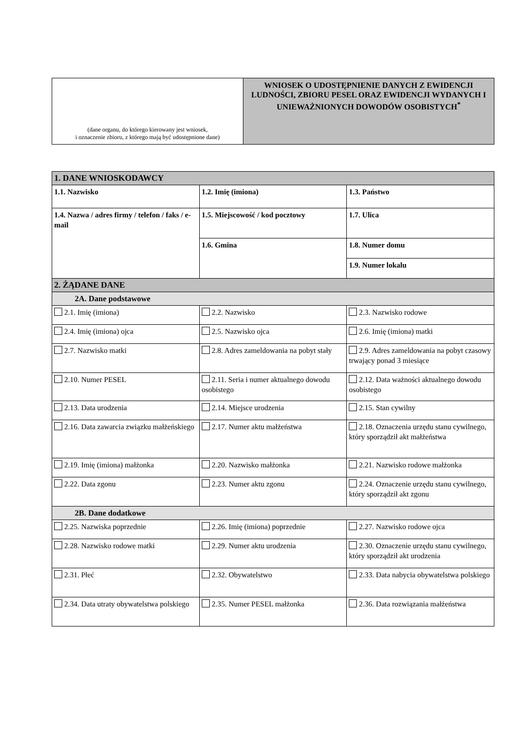| (dane organu, do którego kierowany jest wniosek, i oznaczenie zbioru, z którego mają być udostępnione dane) | WNIOSEK O UDOSTĘPNIENIE DANYCH Z EWIDENCJI LUDNOŚCI, ZBIORU PESEL ORAZ EWIDENCJI WYDANYCH I UNIEWAŻNIONYCH DOWODÓW OSOBISTYCH<sup>*</sup> |
| 1. DANE WNIOSKODAWCY | | |
| 1.1. Nazwisko | 1.2. Imię (imiona) | 1.3. Państwo |
| 1.4. Nazwa / adres firmy / telefon / faks / e-mail | 1.5. Miejscowość / kod pocztowy | 1.7. Ulica |
| | 1.6. Gmina | 1.8. Numer domu |
| | | 1.9. Numer lokalu |
| 2. ŻĄDANE DANE | | |
| 2A. Dane podstawowe | | |
| 2.1. Imię (imiona) | 2.2. Nazwisko | 2.3. Nazwisko rodowe |
| 2.4. Imię (imiona) ojca | 2.5. Nazwisko ojca | 2.6. Imię (imiona) matki |
| 2.7. Nazwisko matki | 2.8. Adres zameldowania na pobyt stały | 2.9. Adres zameldowania na pobyt czasowy trwający ponad 3 miesiące |
| 2.10. Numer PESEL | 2.11. Seria i numer aktualnego dowodu osobistego | 2.12. Data ważności aktualnego dowodu osobistego |
| 2.13. Data urodzenia | 2.14. Miejsce urodzenia | 2.15. Stan cywilny |
| 2.16. Data zawarcia związku małżeńskiego | 2.17. Numer aktu małżeństwa | 2.18. Oznaczenia urzędu stanu cywilnego, który sporządził akt małżeństwa |
| 2.19. Imię (imiona) małżonka | 2.20. Nazwisko małżonka | 2.21. Nazwisko rodowe małżonka |
| 2.22. Data zgonu | 2.23. Numer aktu zgonu | 2.24. Oznaczenie urzędu stanu cywilnego, który sporządził akt zgonu |
| 2B. Dane dodatkowe | | |
| 2.25. Nazwiska poprzednie | 2.26. Imię (imiona) poprzednie | 2.27. Nazwisko rodowe ojca |
| 2.28. Nazwisko rodowe matki | 2.29. Numer aktu urodzenia | 2.30. Oznaczenie urzędu stanu cywilnego, który sporządził akt urodzenia |
| 2.31. Płeć | 2.32. Obywatelstwo | 2.33. Data nabycia obywatelstwa polskiego |
| 2.34. Data utraty obywatelstwa polskiego | 2.35. Numer PESEL małżonka | 2.36. Data rozwiązania małżeństwa |